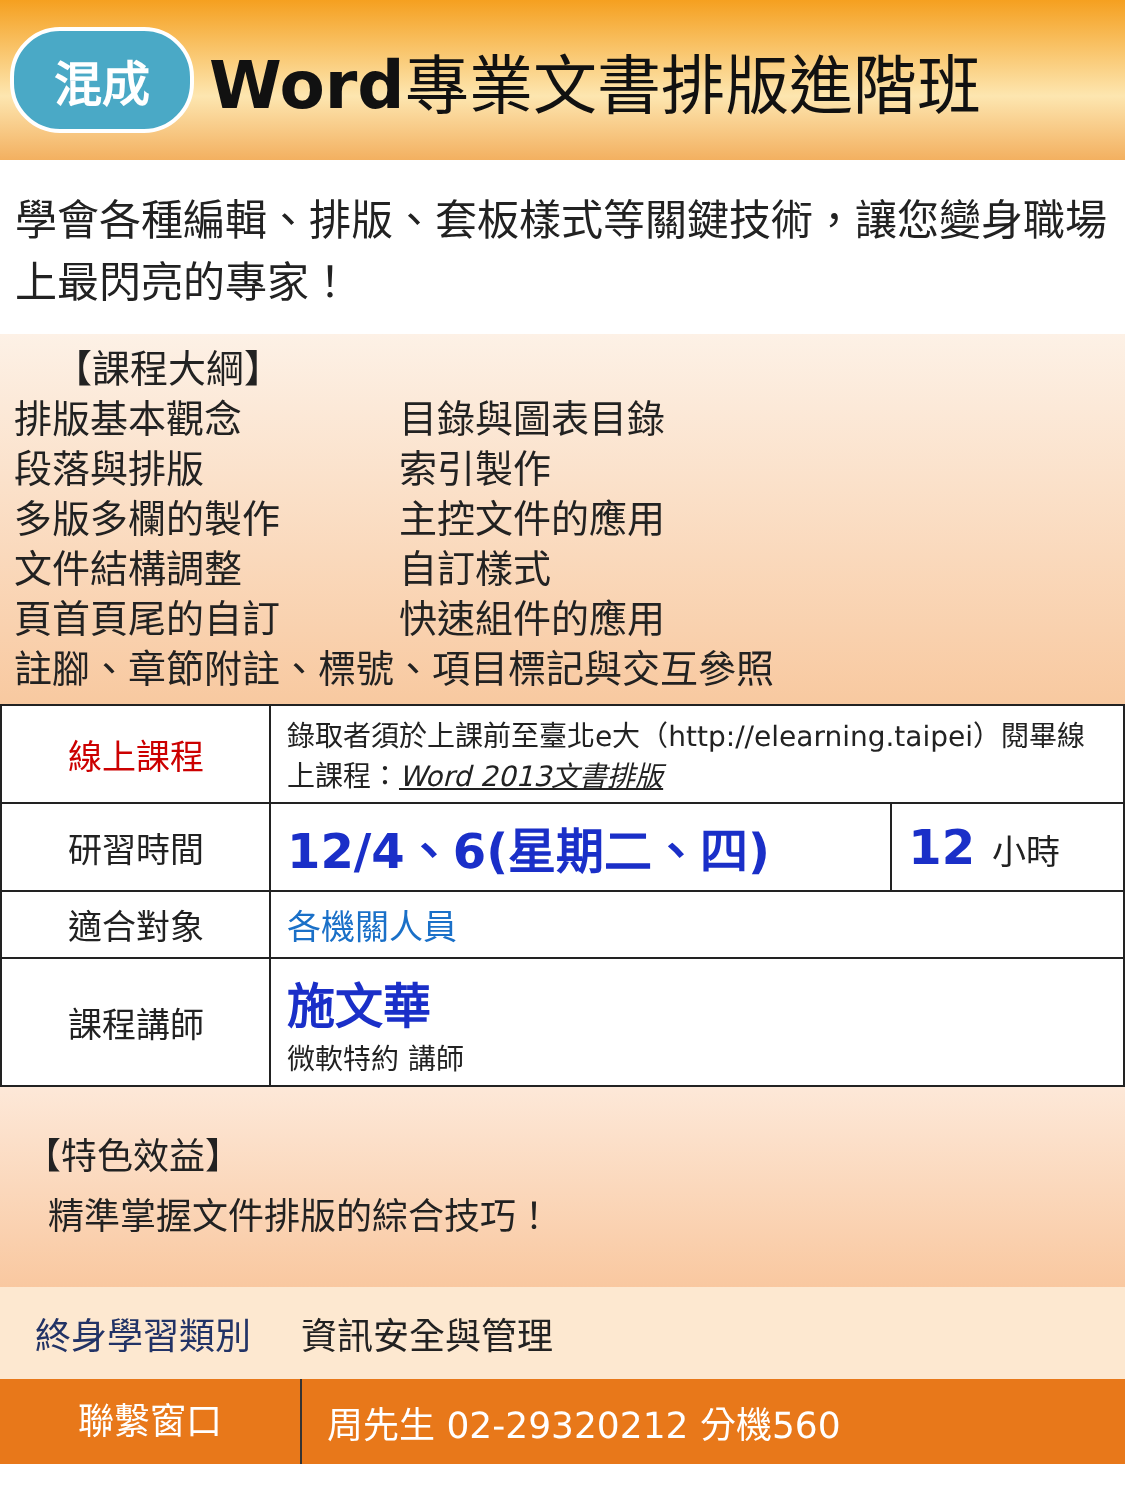混成 Word專業文書排版進階班
學會各種編輯、排版、套板樣式等關鍵技術，讓您變身職場上最閃亮的專家！
【課程大綱】
排版基本觀念
段落與排版
多版多欄的製作
文件結構調整
頁首頁尾的自訂
目錄與圖表目錄
索引製作
主控文件的應用
自訂樣式
快速組件的應用
註腳、章節附註、標號、項目標記與交互參照
| 線上課程 | 錄取者須於上課前至臺北e大（http://elearning.taipei）閱畢線上課程： Word 2013文書排版 | |
| 研習時間 | 12/4、6(星期二、四) | 12 小時 |
| 適合對象 | 各機關人員 | |
| 課程講師 | 施文華 微軟特約 講師 | |
【特色效益】
精準掌握文件排版的綜合技巧！
終身學習類別 資訊安全與管理
聯繫窗口
周先生 02-29320212 分機560